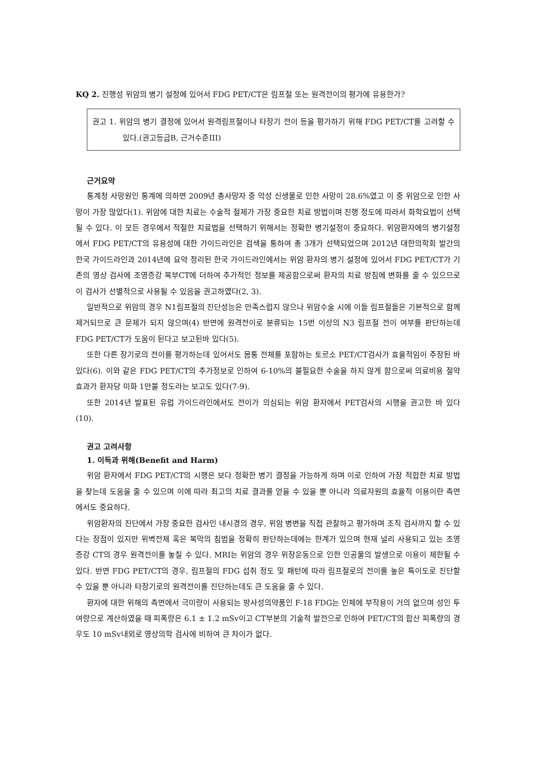KQ 2. 진행성 위암의 병기 설정에 있어서 FDG PET/CT은 림프절 또는 원격전이의 평가에 유용한가?
권고 1. 위암의 병기 결정에 있어서 원격림프절이나 타장기 전이 등을 평가하기 위해 FDG PET/CT를 고려할 수 있다.(권고등급B, 근거수준III)
근거요약
통계청 사망원인 통계에 의하면 2009년 총사망자 중 악성 신생물로 인한 사망이 28.6%였고 이 중 위암으로 인한 사망이 가장 많았다(1). 위암에 대한 치료는 수술적 절제가 가장 중요한 치료 방법이며 진행 정도에 따라서 화학요법이 선택될 수 있다. 이 모든 경우에서 적절한 치료법을 선택하기 위해서는 정확한 병기설정이 중요하다. 위암환자에의 병기설정에서 FDG PET/CT의 유용성에 대한 가이드라인은 검색을 통하여 총 3개가 선택되었으며 2012년 대한의학회 발간의 한국 가이드라인과 2014년에 요약 정리된 한국 가이드라인에서는 위암 환자의 병기 설정에 있어서 FDG PET/CT가 기존의 영상 검사에 조영증강 복부CT에 더하여 추가적인 정보를 제공함으로써 환자의 치료 방침에 변화를 줄 수 있으므로 이 검사가 선별적으로 사용될 수 있음을 권고하였다(2, 3).
일반적으로 위암의 경우 N1림프절의 진단성능은 만족스럽지 않으나 위암수술 시에 이들 림프절들은 기본적으로 함께 제거되므로 큰 문제가 되지 않으며(4) 반면에 원격전이로 분류되는 15번 이상의 N3 림프절 전이 여부를 판단하는데 FDG PET/CT가 도움이 된다고 보고된바 있다(5).
또한 다른 장기로의 전이를 평가하는데 있어서도 몸통 전체를 포함하는 토르소 PET/CT검사가 효율적임이 주장된 바 있다(6). 이와 같은 FDG PET/CT의 추가정보로 인하여 6-10%의 불필요한 수술을 하지 않게 함으로써 의료비용 절약효과가 환자당 미화 1만불 정도라는 보고도 있다(7-9).
또한 2014년 발표된 유럽 가이드라인에서도 전이가 의심되는 위암 환자에서 PET검사의 시행을 권고한 바 있다(10).
권고 고려사항
1. 이득과 위해(Benefit and Harm)
위암 환자에서 FDG PET/CT의 시행은 보다 정확한 병기 결정을 가능하게 하며 이로 인하여 가장 적합한 치료 방법을 찾는데 도움을 줄 수 있으며 이에 따라 최고의 치료 결과를 얻을 수 있을 뿐 아니라 의료자원의 효율적 이용이란 측면에서도 중요하다.
위암환자의 진단에서 가장 중요한 검사인 내시경의 경우, 위암 병변을 직접 관찰하고 평가하며 조직 검사까지 할 수 있다는 장점이 있지만 위벽전체 혹은 복막의 침범을 정확히 판단하는데에는 한계가 있으며 현재 널리 사용되고 있는 조영 증강 CT의 경우 원격전이를 놓칠 수 있다. MRI는 위암의 경우 위장운동으로 인한 인공물의 발생으로 이용이 제한될 수 있다. 반면 FDG PET/CT의 경우, 림프절의 FDG 섭취 정도 및 패턴에 따라 림프절로의 전이를 높은 특이도로 진단할 수 있을 뿐 아니라 타장기로의 원격전이를 진단하는데도 큰 도움을 줄 수 있다.
환자에 대한 위해의 측면에서 극미량이 사용되는 방사성의약품인 F-18 FDG는 인체에 부작용이 거의 없으며 성인 투여량으로 계산하였을 때 피폭량은 6.1 ± 1.2 mSv이고 CT부분의 기술적 발전으로 인하여 PET/CT의 합산 피폭량의 경우도 10 mSv내외로 영상의학 검사에 비하여 큰 차이가 없다.